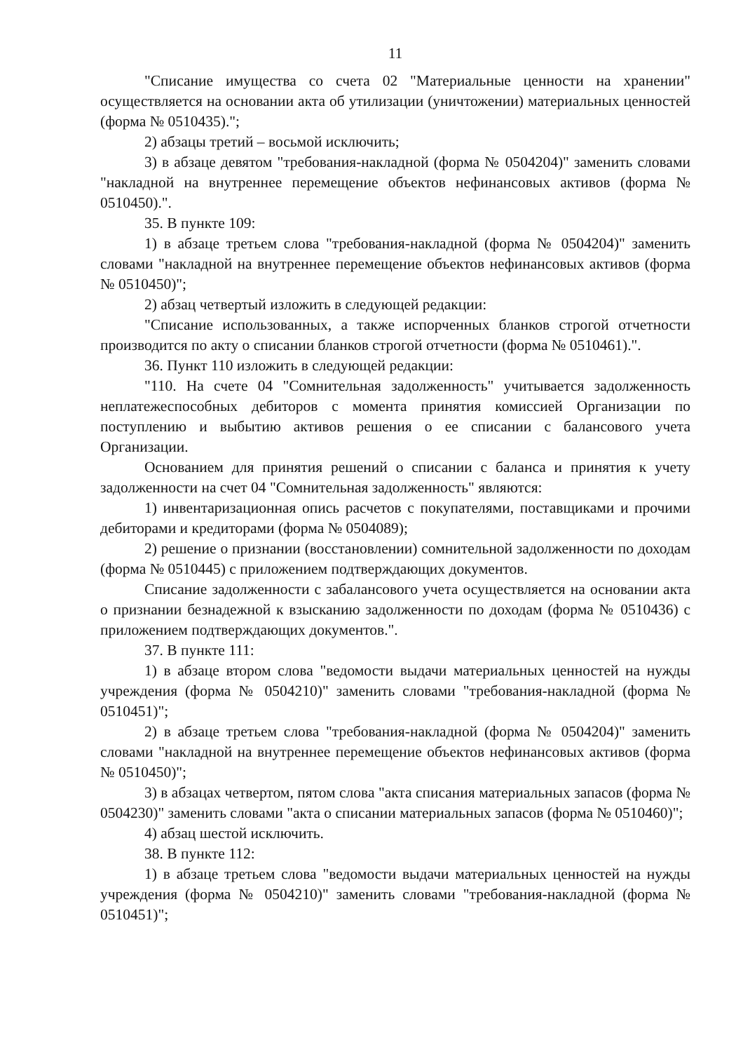11
"Списание имущества со счета 02 "Материальные ценности на хранении" осуществляется на основании акта об утилизации (уничтожении) материальных ценностей (форма № 0510435).";
2) абзацы третий – восьмой исключить;
3) в абзаце девятом "требования-накладной (форма № 0504204)" заменить словами "накладной на внутреннее перемещение объектов нефинансовых активов (форма № 0510450).".
35. В пункте 109:
1) в абзаце третьем слова "требования-накладной (форма № 0504204)" заменить словами "накладной на внутреннее перемещение объектов нефинансовых активов (форма № 0510450)";
2) абзац четвертый изложить в следующей редакции:
"Списание использованных, а также испорченных бланков строгой отчетности производится по акту о списании бланков строгой отчетности (форма № 0510461).".
36. Пункт 110 изложить в следующей редакции:
"110. На счете 04 "Сомнительная задолженность" учитывается задолженность неплатежеспособных дебиторов с момента принятия комиссией Организации по поступлению и выбытию активов решения о ее списании с балансового учета Организации.
Основанием для принятия решений о списании с баланса и принятия к учету задолженности на счет 04 "Сомнительная задолженность" являются:
1) инвентаризационная опись расчетов с покупателями, поставщиками и прочими дебиторами и кредиторами (форма № 0504089);
2) решение о признании (восстановлении) сомнительной задолженности по доходам (форма № 0510445) с приложением подтверждающих документов.
Списание задолженности с забалансового учета осуществляется на основании акта о признании безнадежной к взысканию задолженности по доходам (форма № 0510436) с приложением подтверждающих документов.".
37. В пункте 111:
1) в абзаце втором слова "ведомости выдачи материальных ценностей на нужды учреждения (форма № 0504210)" заменить словами "требования-накладной (форма № 0510451)";
2) в абзаце третьем слова "требования-накладной (форма № 0504204)" заменить словами "накладной на внутреннее перемещение объектов нефинансовых активов (форма № 0510450)";
3) в абзацах четвертом, пятом слова "акта списания материальных запасов (форма № 0504230)" заменить словами "акта о списании материальных запасов (форма № 0510460)";
4) абзац шестой исключить.
38. В пункте 112:
1) в абзаце третьем слова "ведомости выдачи материальных ценностей на нужды учреждения (форма № 0504210)" заменить словами "требования-накладной (форма № 0510451)";